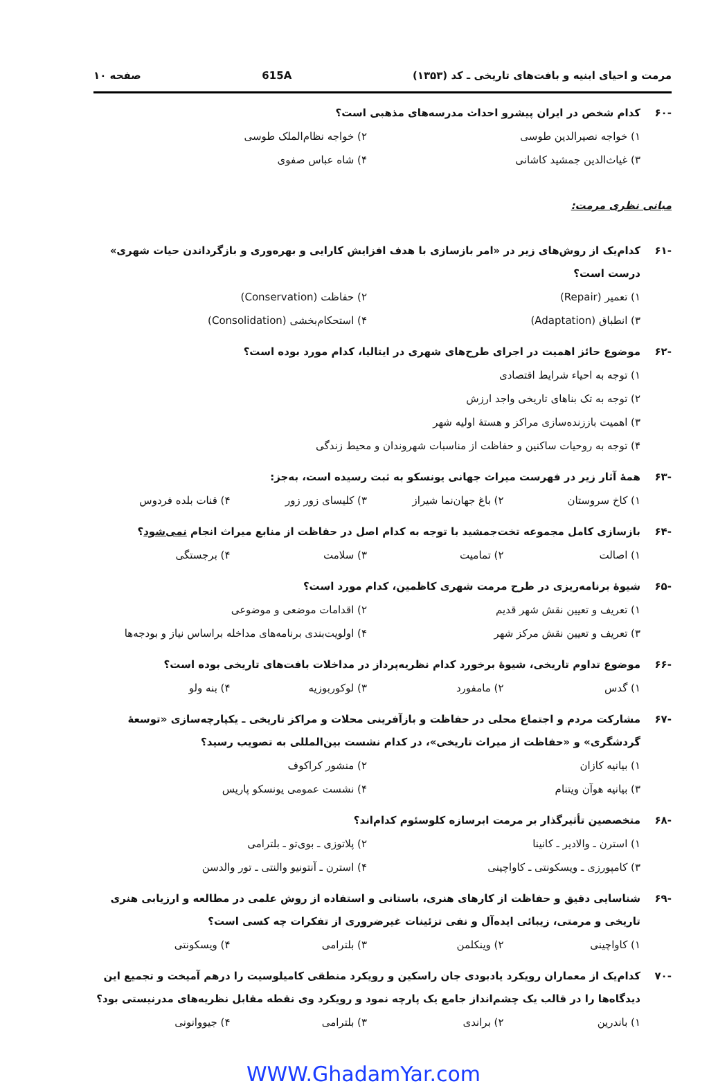مرمت و احیای ابنیه و بافت‌های تاریخی ـ کد (۱۳۵۳) 615A صفحه ۱۰
-۶۰ کدام شخص در ایران پیشرو احداث مدرسه‌های مذهبی است؟
۱) خواجه نصیرالدین طوسی ۲) خواجه نظام‌الملک طوسی ۳) غیاث‌الدین جمشید کاشانی ۴) شاه عباس صفوی
مبانی نظری مرمت:
-۶۱ کدام‌یک از روش‌های زیر در «امر بازسازی با هدف افزایش کارایی و بهره‌وری و بازگرداندن حیات شهری» درست است؟
۱) تعمیر (Repair) ۲) حفاظت (Conservation) ۳) انطباق (Adaptation) ۴) استحکام‌بخشی (Consolidation)
-۶۲ موضوع حائز اهمیت در اجرای طرح‌های شهری در ایتالیا، کدام مورد بوده است؟
۱) توجه به احیاء شرایط اقتصادی ۲) توجه به تک بناهای تاریخی واجد ارزش ۳) اهمیت باززنده‌سازی مراکز و هستهٔ اولیه شهر ۴) توجه به روحیات ساکنین و حفاظت از مناسبات شهروندان و محیط زندگی
-۶۳ همهٔ آثار زیر در فهرست میراث جهانی یونسکو به ثبت رسیده است، به‌جز:
۱) کاخ سروستان ۲) باغ جهان‌نما شیراز ۳) کلیسای زور زور ۴) قنات بلده فردوس
-۶۴ بازسازی کامل مجموعه تخت‌جمشید با توجه به کدام اصل در حفاظت از منابع میراث انجام نمی‌شود؟
۱) اصالت ۲) تمامیت ۳) سلامت ۴) برجستگی
-۶۵ شیوهٔ برنامه‌ریزی در طرح مرمت شهری کاظمین، کدام مورد است؟
۱) تعریف و تعیین نقش شهر قدیم ۲) اقدامات موضعی و موضوعی ۳) تعریف و تعیین نقش مرکز شهر ۴) اولویت‌بندی برنامه‌های مداخله براساس نیاز و بودجه‌ها
-۶۶ موضوع تداوم تاریخی، شیوهٔ برخورد کدام نظریه‌پرداز در مداخلات بافت‌های تاریخی بوده است؟
۱) گدس ۲) مامفورد ۳) لوکوربوزیه ۴) بنه ولو
-۶۷ مشارکت مردم و اجتماع محلی در حفاظت و بازآفرینی محلات و مراکز تاریخی ـ یکپارچه‌سازی «توسعهٔ گردشگری» و «حفاظت از میراث تاریخی»، در کدام نشست بین‌المللی به تصویب رسید؟
۱) بیانیه کازان ۲) منشور کراکوف ۳) بیانیه هوآن ویتنام ۴) نشست عمومی یونسکو پاریس
-۶۸ متخصصین تأثیرگذار بر مرمت ابرسازه کلوسئوم کدام‌اند؟
۱) استرن ـ والادیر ـ کانینا ۲) پلاتوزی ـ بوی‌تو ـ بلترامی ۳) کامپورزی ـ ویسکونتی ـ کاواچینی ۴) استرن ـ آنتونیو والنتی ـ تور والدسن
-۶۹ شناسایی دقیق و حفاظت از کارهای هنری، باستانی و استفاده از روش علمی در مطالعه و ارزیابی هنری تاریخی و مرمتی، زیبائی ایده‌آل و نفی تزئینات غیرضروری از تفکرات چه کسی است؟
۱) کاواچینی ۲) وینکلمن ۳) بلترامی ۴) ویسکونتی
-۷۰ کدام‌یک از معماران رویکرد یادبودی جان راسکین و رویکرد منطقی کامیلوسیت را درهم آمیخت و تجمیع این دیدگاه‌ها را در قالب یک چشم‌انداز جامع یک پارچه نمود و رویکرد وی نقطه مقابل نظریه‌های مدرنیستی بود؟
۱) باندرین ۲) براندی ۳) بلترامی ۴) جیووانونی
WWW.GhadamYar.com